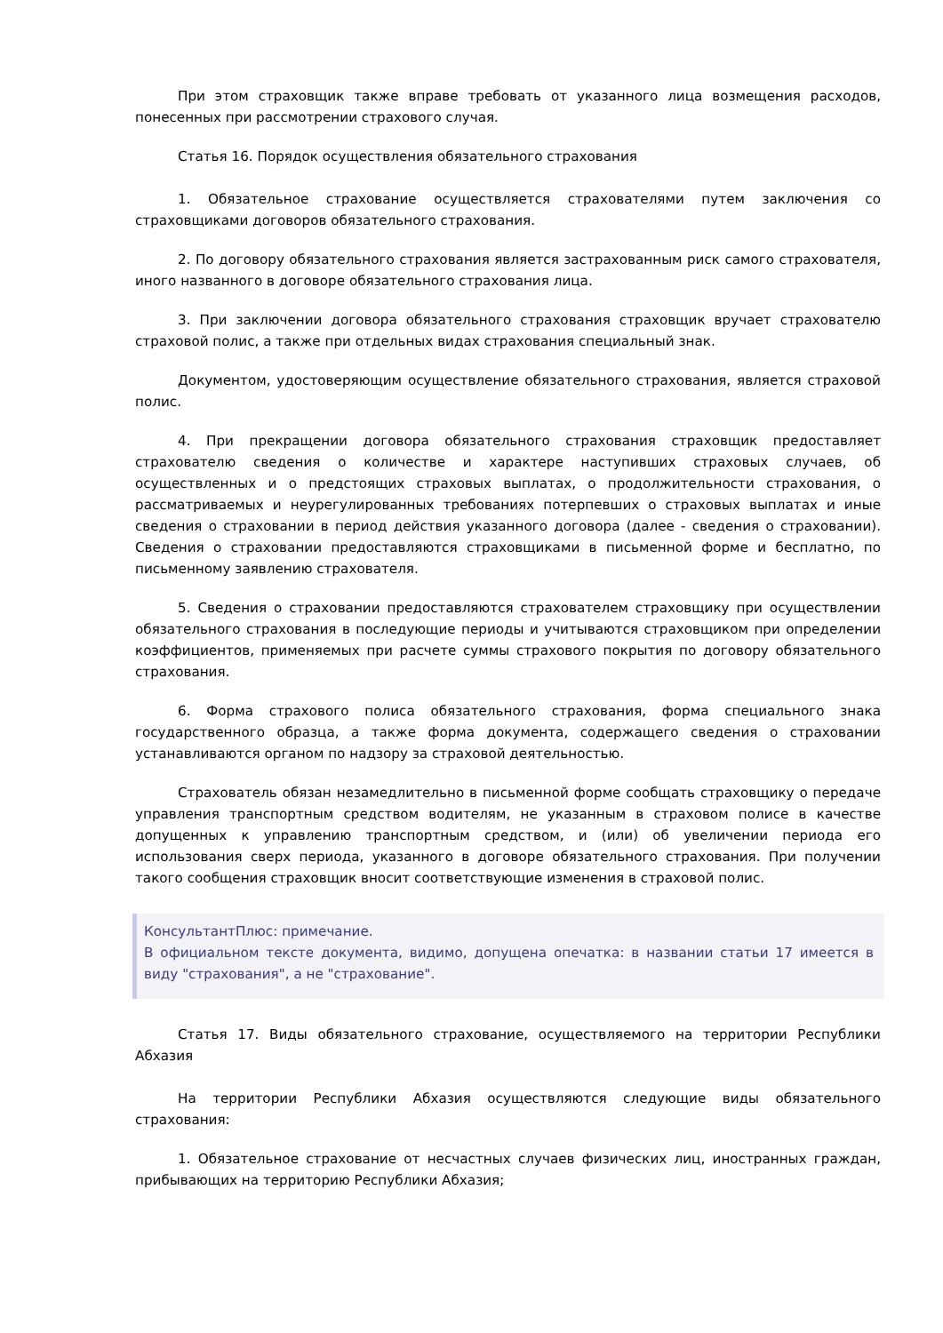При этом страховщик также вправе требовать от указанного лица возмещения расходов, понесенных при рассмотрении страхового случая.
Статья 16. Порядок осуществления обязательного страхования
1. Обязательное страхование осуществляется страхователями путем заключения со страховщиками договоров обязательного страхования.
2. По договору обязательного страхования является застрахованным риск самого страхователя, иного названного в договоре обязательного страхования лица.
3. При заключении договора обязательного страхования страховщик вручает страхователю страховой полис, а также при отдельных видах страхования специальный знак.
Документом, удостоверяющим осуществление обязательного страхования, является страховой полис.
4. При прекращении договора обязательного страхования страховщик предоставляет страхователю сведения о количестве и характере наступивших страховых случаев, об осуществленных и о предстоящих страховых выплатах, о продолжительности страхования, о рассматриваемых и неурегулированных требованиях потерпевших о страховых выплатах и иные сведения о страховании в период действия указанного договора (далее - сведения о страховании). Сведения о страховании предоставляются страховщиками в письменной форме и бесплатно, по письменному заявлению страхователя.
5. Сведения о страховании предоставляются страхователем страховщику при осуществлении обязательного страхования в последующие периоды и учитываются страховщиком при определении коэффициентов, применяемых при расчете суммы страхового покрытия по договору обязательного страхования.
6. Форма страхового полиса обязательного страхования, форма специального знака государственного образца, а также форма документа, содержащего сведения о страховании устанавливаются органом по надзору за страховой деятельностью.
Страхователь обязан незамедлительно в письменной форме сообщать страховщику о передаче управления транспортным средством водителям, не указанным в страховом полисе в качестве допущенных к управлению транспортным средством, и (или) об увеличении периода его использования сверх периода, указанного в договоре обязательного страхования. При получении такого сообщения страховщик вносит соответствующие изменения в страховой полис.
КонсультантПлюс: примечание.
В официальном тексте документа, видимо, допущена опечатка: в названии статьи 17 имеется в виду "страхования", а не "страхование".
Статья 17. Виды обязательного страхование, осуществляемого на территории Республики Абхазия
На территории Республики Абхазия осуществляются следующие виды обязательного страхования:
1. Обязательное страхование от несчастных случаев физических лиц, иностранных граждан, прибывающих на территорию Республики Абхазия;